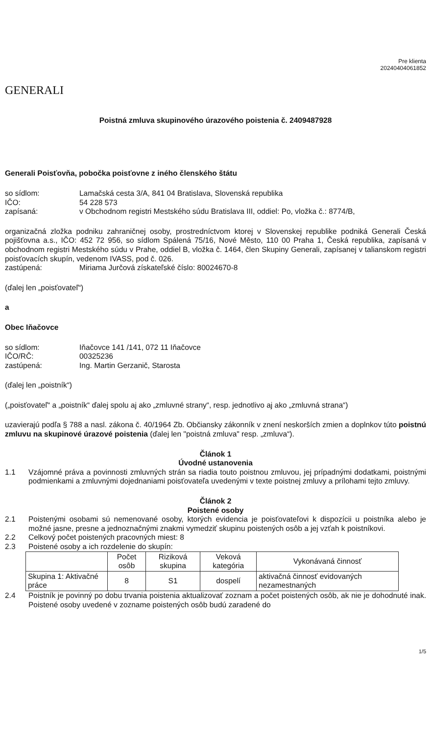GENERALI
Pre klienta
20240404061852
Poistná zmluva skupinového úrazového poistenia č. 2409487928
Generali Poisťovňa, pobočka poisťovne z iného členského štátu
so sídlom: Lamačská cesta 3/A, 841 04 Bratislava, Slovenská republika
IČO: 54 228 573
zapísaná: v Obchodnom registri Mestského súdu Bratislava III, oddiel: Po, vložka č.: 8774/B,
organizačná zložka podniku zahraničnej osoby, prostredníctvom ktorej v Slovenskej republike podniká Generali Česká pojišťovna a.s., IČO: 452 72 956, so sídlom Spálená 75/16, Nové Město, 110 00 Praha 1, Česká republika, zapísaná v obchodnom registri Mestského súdu v Prahe, oddiel B, vložka č. 1464, člen Skupiny Generali, zapísanej v talianskom registri poisťovacích skupín, vedenom IVASS, pod č. 026.
zastúpená: Miriama Jurčová získateľské číslo: 80024670-8
(ďalej len „poisťovateľ“)
a
Obec Iňačovce
so sídlom: Iňačovce 141 /141, 072 11 Iňačovce
IČO/RČ: 00325236
zastúpená: Ing. Martin Gerzanič, Starosta
(ďalej len „poistník“)
(„poisťovateľ“ a „poistník“ ďalej spolu aj ako „zmluvné strany“, resp. jednotlivo aj ako „zmluvná strana“)
uzavierajú podľa § 788 a nasl. zákona č. 40/1964 Zb. Občiansky zákonník v znení neskorších zmien a doplnkov túto poistnú zmluvu na skupinové úrazové poistenia (ďalej len "poistná zmluva" resp. „zmluva“).
Článok 1
Úvodné ustanovenia
1.1 Vzájomné práva a povinnosti zmluvných strán sa riadia touto poistnou zmluvou, jej prípadnými dodatkami, poistnými podmienkami a zmluvnými dojednaniami poisťovateľa uvedenými v texte poistnej zmluvy a prílohami tejto zmluvy.
Článok 2
Poistené osoby
2.1 Poistenými osobami sú nemenované osoby, ktorých evidencia je poisťovateľovi k dispozícii u poistníka alebo je možné jasne, presne a jednoznačnými znakmi vymedziť skupinu poistených osôb a jej vzťah k poistníkovi.
2.2 Celkový počet poistených pracovných miest: 8
2.3 Poistené osoby a ich rozdelenie do skupín:
| | Počet osôb | Riziková skupina | Veková kategória | Vykonávaná činnosť |
| --- | --- | --- | --- | --- |
| Skupina 1: Aktivačné práce | 8 | S1 | dospelí | aktivačná činnosť evidovaných nezamestnaných |
2.4 Poistník je povinný po dobu trvania poistenia aktualizovať zoznam a počet poistených osôb, ak nie je dohodnuté inak. Poistené osoby uvedené v zozname poistených osôb budú zaradené do
1/5